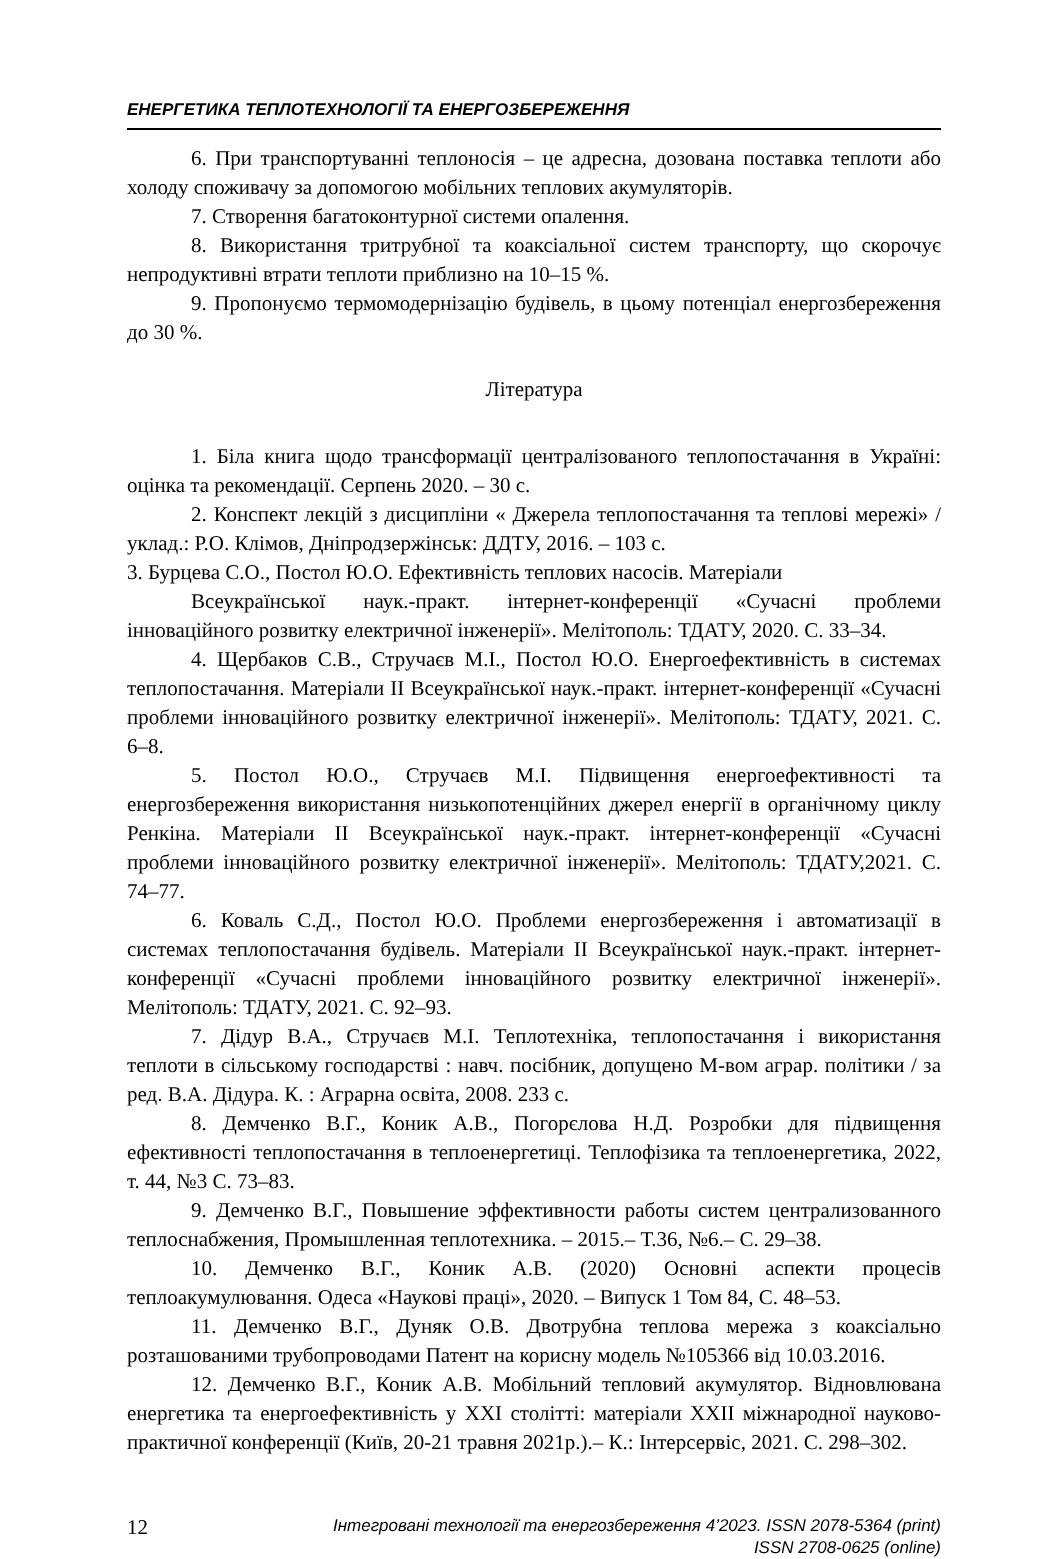ЕНЕРГЕТИКА ТЕПЛОТЕХНОЛОГІЇ ТА ЕНЕРГОЗБЕРЕЖЕННЯ
6. При транспортуванні теплоносія – це адресна, дозована поставка теплоти або холоду споживачу за допомогою мобільних теплових акумуляторів.
7. Створення багатоконтурної системи опалення.
8. Використання тритрубної та коаксіальної систем транспорту, що скорочує непродуктивні втрати теплоти приблизно на 10–15 %.
9. Пропонуємо термомодернізацію будівель, в цьому потенціал енергозбереження до 30 %.
Література
1. Біла книга щодо трансформації централізованого теплопостачання в Україні: оцінка та рекомендації. Серпень 2020. – 30 с.
2. Конспект лекцій з дисципліни « Джерела теплопостачання та теплові мережі» / уклад.: Р.О. Клімов, Дніпродзержінськ: ДДТУ, 2016. – 103 с.
3. Бурцева С.О., Постол Ю.О. Ефективність теплових насосів. Матеріали
Всеукраїнської наук.-практ. інтернет-конференції «Сучасні проблеми інноваційного розвитку електричної інженерії». Мелітополь: ТДАТУ, 2020. С. 33–34.
4. Щербаков С.В., Стручаєв М.І., Постол Ю.О. Енергоефективність в системах теплопостачання. Матеріали ІІ Всеукраїнської наук.-практ. інтернет-конференції «Сучасні проблеми інноваційного розвитку електричної інженерії». Мелітополь: ТДАТУ, 2021. С. 6–8.
5. Постол Ю.О., Стручаєв М.І. Підвищення енергоефективності та енергозбереження використання низькопотенційних джерел енергії в органічному циклу Ренкіна. Матеріали ІІ Всеукраїнської наук.-практ. інтернет-конференції «Сучасні проблеми інноваційного розвитку електричної інженерії». Мелітополь: ТДАТУ,2021. С. 74–77.
6. Коваль С.Д., Постол Ю.О. Проблеми енергозбереження і автоматизації в системах теплопостачання будівель. Матеріали ІІ Всеукраїнської наук.-практ. інтернет-конференції «Сучасні проблеми інноваційного розвитку електричної інженерії». Мелітополь: ТДАТУ, 2021. С. 92–93.
7. Дідур В.А., Стручаєв М.І. Теплотехніка, теплопостачання і використання теплоти в сільському господарстві : навч. посібник, допущено М-вом аграр. політики / за ред. В.А. Дідура. К. : Аграрна освіта, 2008. 233 с.
8. Демченко В.Г., Коник А.В., Погорєлова Н.Д. Розробки для підвищення ефективності теплопостачання в теплоенергетиці. Теплофізика та теплоенергетика, 2022, т. 44, №3 С. 73–83.
9. Демченко В.Г., Повышение эффективности работы систем централизованного теплоснабжения, Промышленная теплотехника. – 2015.– Т.36, №6.– С. 29–38.
10. Демченко В.Г., Коник А.В. (2020) Основні аспекти процесів теплоакумулювання. Одеса «Наукові праці», 2020. – Випуск 1 Том 84, С. 48–53.
11. Демченко В.Г., Дуняк О.В. Двотрубна теплова мережа з коаксіально розташованими трубопроводами Патент на корисну модель №105366 від 10.03.2016.
12. Демченко В.Г., Коник А.В. Мобільний тепловий акумулятор. Відновлювана енергетика та енергоефективність у XXI столітті: матеріали XXІІ міжнародної науково-практичної конференції (Київ, 20-21 травня 2021р.).– К.: Інтерсервіс, 2021. С. 298–302.
12
Інтегровані технології та енергозбереження 4’2023. ISSN 2078-5364 (print)
ISSN 2708-0625 (online)